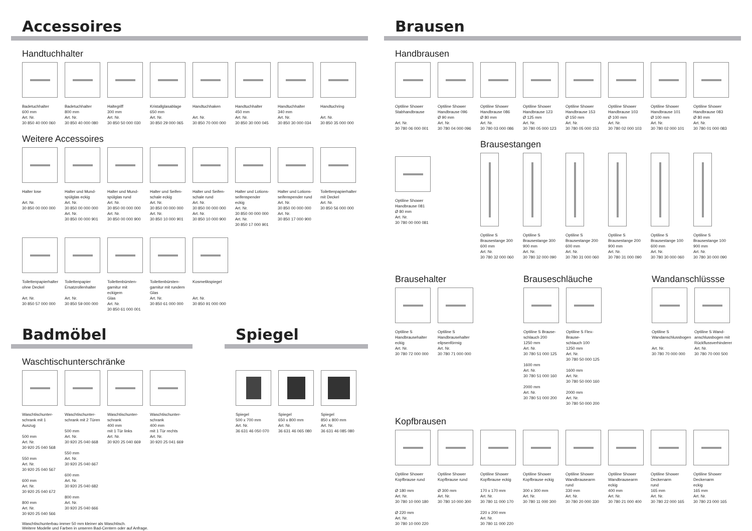Accessoires
Handtuchhalter
Badetuchhalter
600 mm
Art. Nr.
30 850 40 000 060
Badetuchhalter
800 mm
Art. Nr.
30 850 40 000 080
Haltegriff
300 mm
Art. Nr.
30 850 50 000 030
Kristallglasablage
650 mm
Art. Nr.
30 850 29 000 065
Handtuchhaken
Art. Nr.
30 850 70 000 000
Handtuchhalter
450 mm
Art. Nr.
30 850 30 000 045
Handtuchhalter
340 mm
Art. Nr.
30 850 30 000 034
Handtuchring
Art. Nr.
30 850 35 000 000
Weitere Accessoires
Halter lose
Art. Nr.
30 850 00 000 000
Halter und Mund-
spülglas eckig
Art. Nr.
30 850 00 000 000
Art. Nr.
30 850 00 000 901
Halter und Mund-
spülglas rund
Art. Nr.
30 850 00 000 000
Art. Nr.
30 850 00 000 900
Halter und Seifen-
schale eckig
Art. Nr.
30 850 00 000 000
Art. Nr.
30 850 10 000 901
Halter und Seifen-
schale rund
Art. Nr.
30 850 00 000 000
Art. Nr.
30 850 10 000 900
Halter und Lotions-
seifenspender eckig
Art. Nr.
30 850 00 000 000
Art. Nr.
30 850 17 000 901
Halter und Lotions-
seifenspender rund
Art. Nr.
30 850 00 000 000
Art. Nr.
30 850 17 000 900
Toilettenpapierhalter
mit Deckel
Art. Nr.
30 850 56 000 000
Toilettenpapierhalter
ohne Deckel
Art. Nr.
30 850 57 000 000
Toilettenpapier
Ersatzrollenhalter
Art. Nr.
30 850 59 000 000
Toilettenbürsten-
garnitur mit eckigem
Glas
Art. Nr.
30 850 61 000 001
Toilettenbürsten-
garnitur mit rundem
Glas
Art. Nr.
30 850 61 000 000
Kosmetikspiegel
Art. Nr.
30 850 91 000 000
Badmöbel
Waschtischunterschränke
Waschtischunter-
schrank mit 1 Auszug
500 mm
Art. Nr.
30 920 25 040 568
550 mm
Art. Nr.
30 920 25 040 567
600 mm
Art. Nr.
30 920 25 040 672
800 mm
Art. Nr.
30 920 25 040 566
Waschtischunter-
schrank mit 2 Türen
500 mm
Art. Nr.
30 920 25 040 668
550 mm
Art. Nr.
30 920 25 040 667
600 mm
Art. Nr.
30 920 25 040 682
800 mm
Art. Nr.
30 920 25 040 666
Waschtischunter-
schrank
400 mm
mit 1 Tür links
Art. Nr.
30 920 25 040 669
Waschtischunter-
schrank
400 mm
mit 1 Tür rechts
Art. Nr.
30 920 25 041 669
Waschtischunterbau immer 50 mm kleiner als Waschtisch.
Weitere Modelle und Farben in unseren Bad-Centern oder auf Anfrage.
Spiegel
Spiegel
500 x 700 mm
Art. Nr.
36 631 46 050 070
Spiegel
650 x 800 mm
Art. Nr.
36 631 46 065 080
Spiegel
850 x 800 mm
Art. Nr.
36 631 46 085 080
Brausen
Handbrausen
Optiline Shower
Stabhandbrause
Art. Nr.
30 780 06 000 001
Optiline Shower
Handbrause 096
Ø 90 mm
Art. Nr.
30 780 04 000 096
Optiline Shower
Handbrause 086
Ø 80 mm
Art. Nr.
30 780 03 000 086
Optiline Shower
Handbrause 123
Ø 125 mm
Art. Nr.
30 780 05 000 123
Optiline Shower
Handbrause 153
Ø 150 mm
Art. Nr.
30 780 05 000 153
Optiline Shower
Handbrause 103
Ø 100 mm
Art. Nr.
30 780 02 000 103
Optiline Shower
Handbrause 101
Ø 100 mm
Art. Nr.
30 780 02 000 101
Optiline Shower
Handbrause 083
Ø 80 mm
Art. Nr.
30 780 01 000 083
Optiline Shower
Handbrause 081
Ø 80 mm
Art. Nr.
30 780 00 000 081
Brausestangen
Optiline S
Brausestange 300
600 mm
Art. Nr.
30 780 32 000 060
Optiline S
Brausestange 300
900 mm
Art. Nr.
30 780 32 000 090
Optiline S
Brausestange 200
600 mm
Art. Nr.
30 780 31 000 060
Optiline S
Brausestange 200
900 mm
Art. Nr.
30 780 31 000 090
Optiline S
Brausestange 100
600 mm
Art. Nr.
30 780 30 000 060
Optiline S
Brausestange 100
900 mm
Art. Nr.
30 780 30 000 090
Brausehalter
Optiline S
Handbrausehalter
eckig
Art. Nr.
30 780 72 000 000
Optiline S
Handbrausehalter
elipsenförmig
Art. Nr.
30 780 71 000 000
Brauseschläuche
Optiline S Brause-
schlauch 200
1250 mm
Art. Nr.
30 780 51 000 125
1600 mm
Art. Nr.
30 780 51 000 160
2000 mm
Art. Nr.
30 780 51 000 200
Optiline S Flex-Brause-
schlauch 100
1250 mm
Art. Nr.
30 780 50 000 125
1600 mm
Art. Nr.
30 780 50 000 160
2000 mm
Art. Nr.
30 780 50 000 200
Wandanschlüssse
Optiline S
Wandanschlussbogen
Art. Nr.
30 780 70 000 000
Optiline S Wand-
anschlussbogen mit
Rückflussverhinderer
Art. Nr.
30 780 70 000 500
Kopfbrausen
Optiline Shower
Kopfbrause rund
Ø 180 mm
Art. Nr.
30 780 10 000 180
Ø 220 mm
Art. Nr.
30 780 10 000 220
Optiline Shower
Kopfbrause rund
Ø 300 mm
Art. Nr.
30 780 10 000 300
Optiline Shower
Kopfbrause eckig
170 x 170 mm
Art. Nr.
30 780 11 000 170
220 x 200 mm
Art. Nr.
30 780 11 000 220
Optiline Shower
Kopfbrause eckig
300 x 300 mm
Art. Nr.
30 780 11 000 300
Optiline Shower
Wandbrausearm
rund
330 mm
Art. Nr.
30 780 20 000 330
Optiline Shower
Wandbrausearm
eckig
400 mm
Art. Nr.
30 780 21 000 400
Optiline Shower
Deckenarm
rund
165 mm
Art. Nr.
30 780 22 000 165
Optiline Shower
Deckenarm
eckig
165 mm
Art. Nr.
30 780 23 000 165